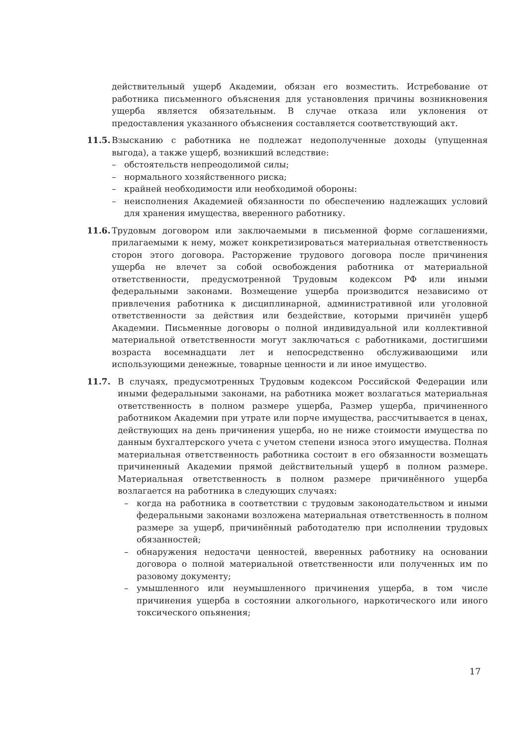действительный ущерб Академии, обязан его возместить. Истребование от работника письменного объяснения для установления причины возникновения ущерба является обязательным. В случае отказа или уклонения от предоставления указанного объяснения составляется соответствующий акт.
11.5.
Взысканию с работника не подлежат недополученные доходы (упущенная выгода), а также ущерб, возникший вследствие:
– обстоятельств непреодолимой силы;
– нормального хозяйственного риска;
– крайней необходимости или необходимой обороны:
– неисполнения Академией обязанности по обеспечению надлежащих условий для хранения имущества, вверенного работнику.
11.6.
Трудовым договором или заключаемыми в письменной форме соглашениями, прилагаемыми к нему, может конкретизироваться материальная ответственность сторон этого договора. Расторжение трудового договора после причинения ущерба не влечет за собой освобождения работника от материальной ответственности, предусмотренной Трудовым кодексом РФ или иными федеральными законами. Возмещение ущерба производится независимо от привлечения работника к дисциплинарной, административной или уголовной ответственности за действия или бездействие, которыми причинён ущерб Академии. Письменные договоры о полной индивидуальной или коллективной материальной ответственности могут заключаться с работниками, достигшими возраста восемнадцати лет и непосредственно обслуживающими или использующими денежные, товарные ценности и ли иное имущество.
11.7. В случаях, предусмотренных Трудовым кодексом Российской Федерации или иными федеральными законами, на работника может возлагаться материальная ответственность в полном размере ущерба, Размер ущерба, причиненного работником Академии при утрате или порче имущества, рассчитывается в ценах, действующих на день причинения ущерба, но не ниже стоимости имущества по данным бухгалтерского учета с учетом степени износа этого имущества. Полная материальная ответственность работника состоит в его обязанности возмещать причиненный Академии прямой действительный ущерб в полном размере. Материальная ответственность в полном размере причинённого ущерба возлагается на работника в следующих случаях:
– когда на работника в соответствии с трудовым законодательством и иными федеральными законами возложена материальная ответственность в полном размере за ущерб, причинённый работодателю при исполнении трудовых обязанностей;
– обнаружения недостачи ценностей, вверенных работнику на основании договора о полной материальной ответственности или полученных им по разовому документу;
– умышленного или неумышленного причинения ущерба, в том числе причинения ущерба в состоянии алкогольного, наркотического или иного токсического опьянения;
17